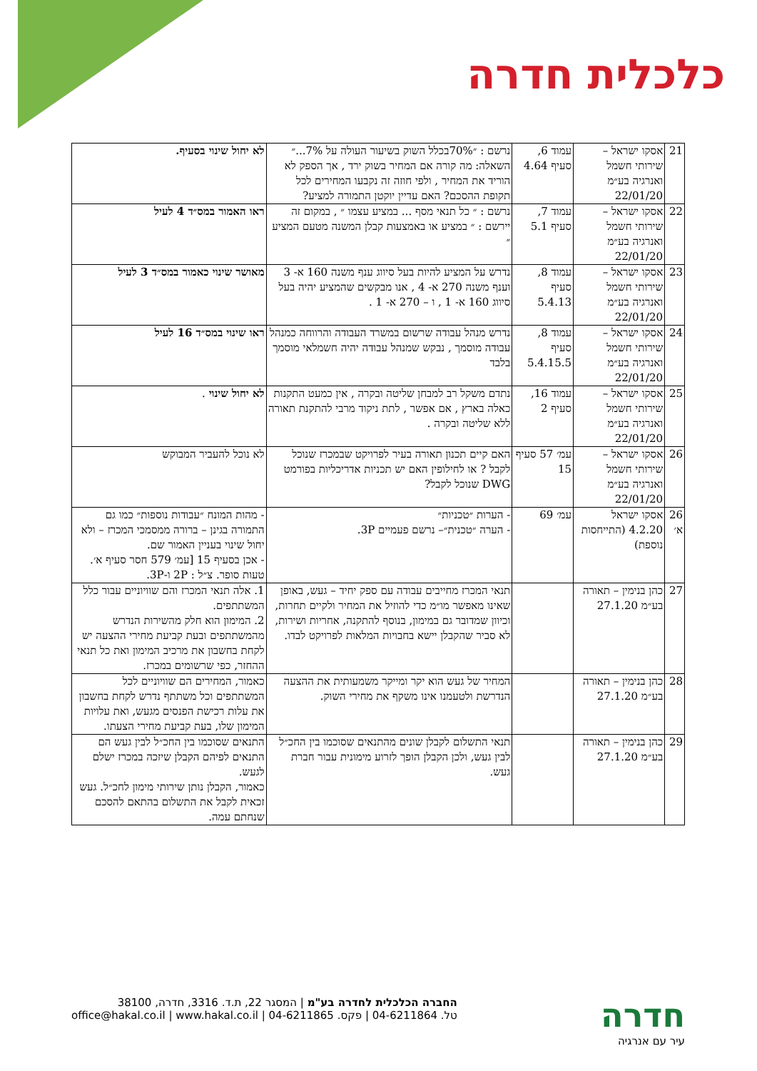כלכלית חדרה
| 21 | אסקו ישראל – שירותי חשמל ואנרגיה בע״מ 22/01/20 | עמוד 6, סעיף 4.64 | נרשם : ״70%בכלל השוק בשיעור העולה על 7%...״ השאלה: מה קורה אם המחיר בשוק ירד , אך הספק לא הוריד את המחיר , ולפי חוזה זה נקבעו המחירים לכל תקופת ההסכם? האם עדיין יוקטן התמורה למציע? | לא יחול שינוי בסעיף. |
| 22 | אסקו ישראל – שירותי חשמל ואנרגיה בע״מ 22/01/20 | עמוד 7, סעיף 5.1 | נרשם : ״ כל תנאי מסף ... במציע עצמו ״ , במקום זה יירשם : ״ במציע או באמצעות קבלן המשנה מטעם המציע ״ | ראו האמור במס״ד 4 לעיל |
| 23 | אסקו ישראל – שירותי חשמל ואנרגיה בע״מ 22/01/20 | עמוד 8, סעיף 5.4.13 | נדרש על המציע להיות בעל סיווג ענף משנה 160 א- 3 וענף משנה 270 א- 4 , אנו מבקשים שהמציע יהיה בעל סיווג 160 א- 1 , ו – 270 א- 1 . | מאושר שינוי כאמור במס״ד 3 לעיל |
| 24 | אסקו ישראל – שירותי חשמל ואנרגיה בע״מ 22/01/20 | עמוד 8, סעיף 5.4.15.5 | נדרש מנהל עבודה שרשום במשרד העבודה והרווחה כמנהל עבודה מוסמך , נבקש שמנהל עבודה יהיה חשמלאי מוסמך בלבד | ראו שינוי במס״ד 16 לעיל |
| 25 | אסקו ישראל – שירותי חשמל ואנרגיה בע״מ 22/01/20 | עמוד 16, סעיף 2 | נתדם משקל רב למבחן שליטה ובקרה , אין כמעט התקנות כאלה בארץ , אם אפשר , לתת ניקוד מרבי להתקנת תאורה ללא שליטה ובקרה . | לא יחול שינוי . |
| 26 | אסקו ישראל – שירותי חשמל ואנרגיה בע״מ 22/01/20 | עמ׳ 57 סעיף 15 | האם קיים תכנון תאורה בעיר לפרויקט שבמכרז שנוכל לקבל ? או לחילופין האם יש תכניות אדריכליות בפורמט DWG שנוכל לקבל? | לא נוכל להעביר המבוקש |
| 26 א׳ | אסקו ישראל 4.2.20 (התייחסות נוספת) | עמ׳ 69 | - הערות ״טכניות״ - הערה ״טכנית״– נרשם פעמיים 3P. | - מהות המונח ״עבודות נוספות״ כמו גם התמורה בגינן – ברורה ממסמכי המכרז – ולא יחול שינוי בעניין האמור שם. - אכן בסעיף 15 [עמ׳ 579 חסר סעיף א׳. טעות סופר. צ״ל : 2P ו-3P. |
| 27 | כהן בנימין – תאורה בע״מ 27.1.20 | | תנאי המכרז מחייבים עבודה עם ספק יחיד – געש, באופן שאינו מאפשר מו״מ כדי להוזיל את המחיר ולקיים תחרות, וכיוון שמדובר גם במימון, בנוסף להתקנה, אחריות ושירות, לא סביר שהקבלן יישא בחבויות המלאות לפרויקט לבדו. | 1. אלה תנאי המכרז והם שוויוניים עבור כלל המשתתפים. 2. המימון הוא חלק מהשירות הנדרש מהמשתתפים ובעת קביעת מחירי ההצעה יש לקחת בחשבון את מרכיב המימון ואת כל תנאי ההחזר, כפי שרשומים במכרז. |
| 28 | כהן בנימין – תאורה בע״מ 27.1.20 | | המחיר של געש הוא יקר ומייקר משמעותית את ההצעה הנדרשת ולטעמנו אינו משקף את מחירי השוק. | כאמור, המחירים הם שוויוניים לכל המשתתפים וכל משתתף נדרש לקחת בחשבון את עלות רכישת הפנסים מגעש, ואת עלויות המימון שלו, בעת קביעת מחירי הצעתו. |
| 29 | כהן בנימין – תאורה בע״מ 27.1.20 | | תנאי התשלום לקבלן שונים מהתנאים שסוכמו בין החכ״ל לבין געש, ולכן הקבלן הופך לזרוע מימונית עבור חברת געש. | התנאים שסוכמו בין החכ״ל לבין געש הם התנאים לפיהם הקבלן שיזכה במכרז ישלם לגעש. כאמור, הקבלן נותן שירותי מימון לחכ״ל. געש זכאית לקבל את התשלום בהתאם להסכם שנחתם עמה. |
חדרה
עיר עם אנרגיה
החברה הכלכלית לחדרה בע"מ | המסגר 22, ת.ד. 3316, חדרה, 38100
טל. 04-6211864 | פקס. 04-6211865 | office@hakal.co.il | www.hakal.co.il